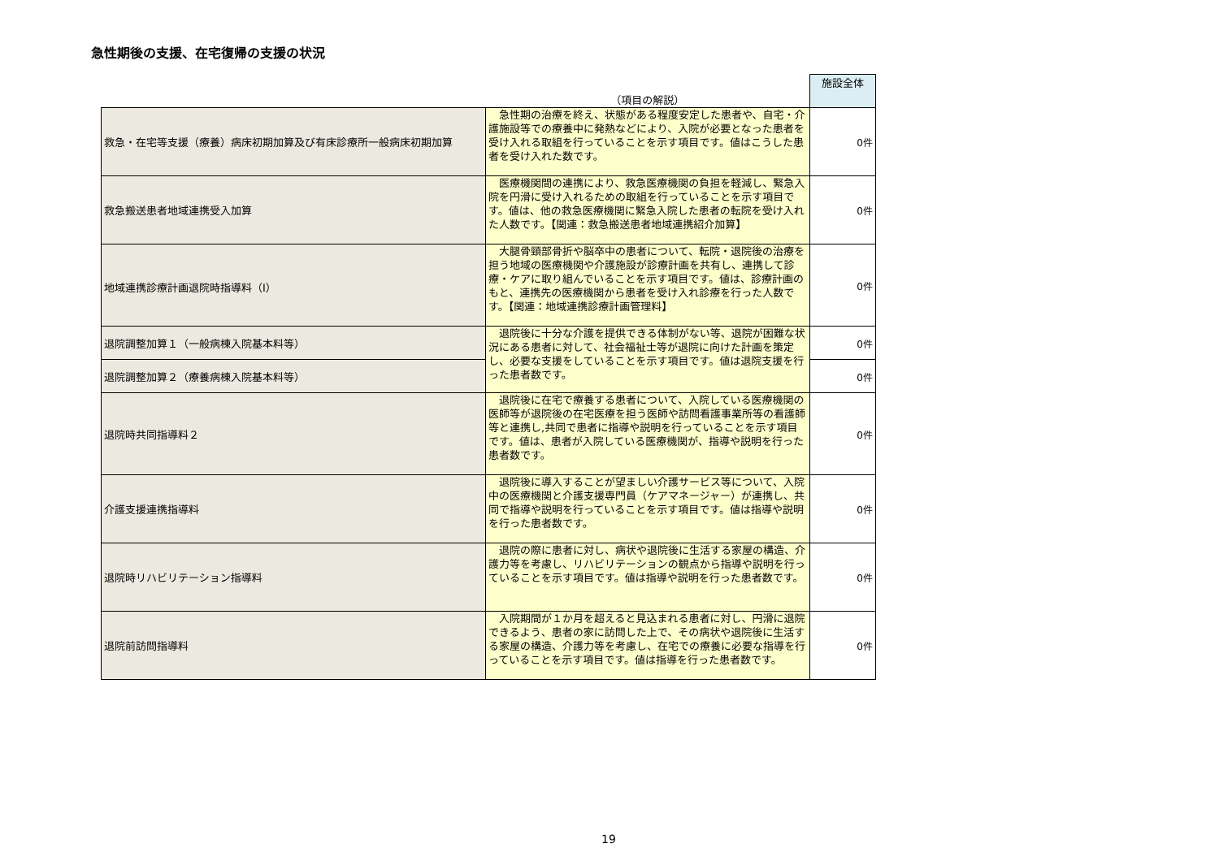急性期後の支援、在宅復帰の支援の状況
| | （項目の解説） | 施設全体 |
| --- | --- | --- |
| 救急・在宅等支援（療養）病床初期加算及び有床診療所一般病床初期加算 | 急性期の治療を終え、状態がある程度安定した患者や、自宅・介護施設等での療養中に発熱などにより、入院が必要となった患者を受け入れる取組を行っていることを示す項目です。値はこうした患者を受け入れた数です。 | 0件 |
| 救急搬送患者地域連携受入加算 | 医療機関間の連携により、救急医療機関の負担を軽減し、緊急入院を円滑に受け入れるための取組を行っていることを示す項目です。値は、他の救急医療機関に緊急入院した患者の転院を受け入れた人数です。【関連：救急搬送患者地域連携紹介加算】 | 0件 |
| 地域連携診療計画退院時指導料（Ⅰ） | 大腿骨頸部骨折や脳卒中の患者について、転院・退院後の治療を担う地域の医療機関や介護施設が診療計画を共有し、連携して診療・ケアに取り組んでいることを示す項目です。値は、診療計画のもと、連携先の医療機関から患者を受け入れ診療を行った人数です。【関連：地域連携診療計画管理料】 | 0件 |
| 退院調整加算１（一般病棟入院基本料等） | 退院後に十分な介護を提供できる体制がない等、退院が困難な状況にある患者に対して、社会福祉士等が退院に向けた計画を策定し、必要な支援をしていることを示す項目です。値は退院支援を行った患者数です。 | 0件 |
| 退院調整加算２（療養病棟入院基本料等） | | 0件 |
| 退院時共同指導料２ | 退院後に在宅で療養する患者について、入院している医療機関の医師等が退院後の在宅医療を担う医師や訪問看護事業所等の看護師等と連携し,共同で患者に指導や説明を行っていることを示す項目です。値は、患者が入院している医療機関が、指導や説明を行った患者数です。 | 0件 |
| 介護支援連携指導料 | 退院後に導入することが望ましい介護サービス等について、入院中の医療機関と介護支援専門員（ケアマネージャー）が連携し、共同で指導や説明を行っていることを示す項目です。値は指導や説明を行った患者数です。 | 0件 |
| 退院時リハビリテーション指導料 | 退院の際に患者に対し、病状や退院後に生活する家屋の構造、介護力等を考慮し、リハビリテーションの観点から指導や説明を行っていることを示す項目です。値は指導や説明を行った患者数です。 | 0件 |
| 退院前訪問指導料 | 入院期間が１か月を超えると見込まれる患者に対し、円滑に退院できるよう、患者の家に訪問した上で、その病状や退院後に生活する家屋の構造、介護力等を考慮し、在宅での療養に必要な指導を行っていることを示す項目です。値は指導を行った患者数です。 | 0件 |
19